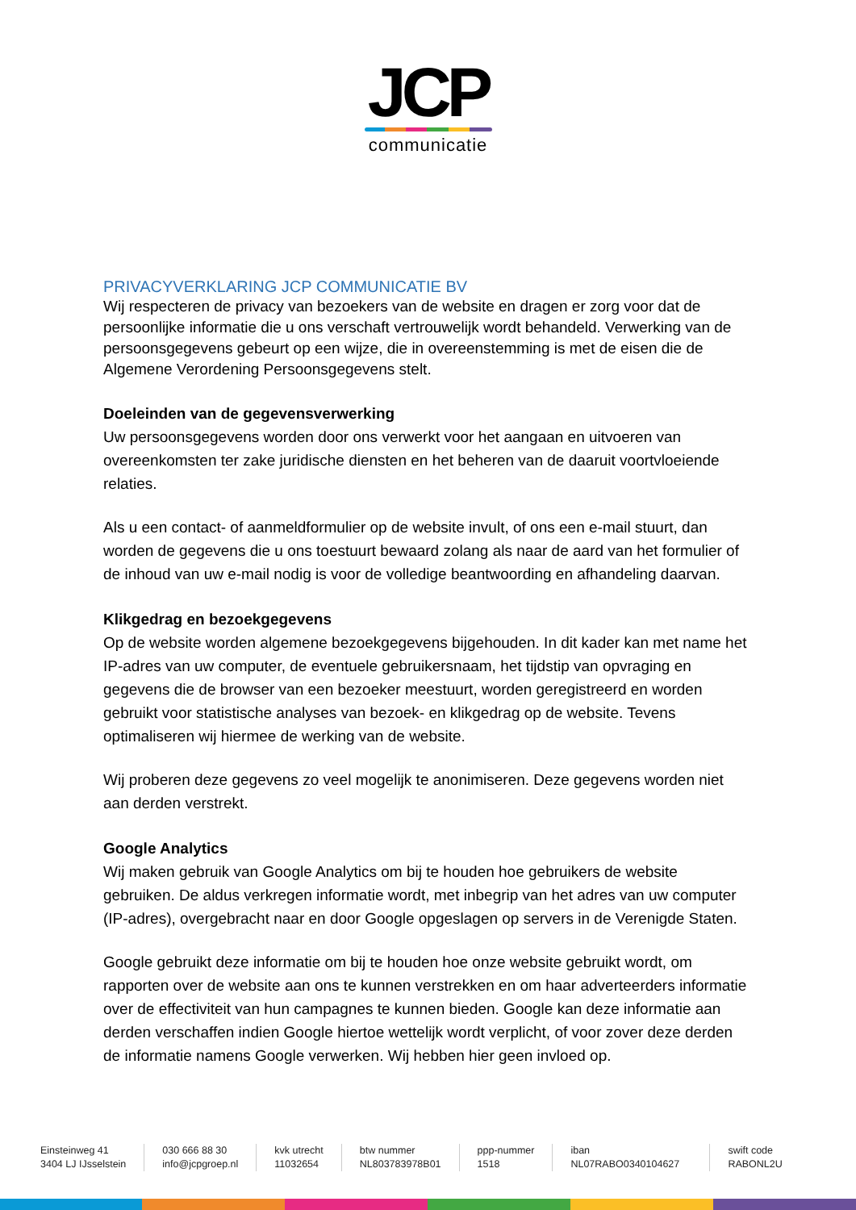JCP
communicatie
PRIVACYVERKLARING JCP COMMUNICATIE BV
Wij respecteren de privacy van bezoekers van de website en dragen er zorg voor dat de persoonlijke informatie die u ons verschaft vertrouwelijk wordt behandeld. Verwerking van de persoonsgegevens gebeurt op een wijze, die in overeenstemming is met de eisen die de Algemene Verordening Persoonsgegevens stelt.
Doeleinden van de gegevensverwerking
Uw persoonsgegevens worden door ons verwerkt voor het aangaan en uitvoeren van overeenkomsten ter zake juridische diensten en het beheren van de daaruit voortvloeiende relaties.
Als u een contact- of aanmeldformulier op de website invult, of ons een e-mail stuurt, dan worden de gegevens die u ons toestuurt bewaard zolang als naar de aard van het formulier of de inhoud van uw e-mail nodig is voor de volledige beantwoording en afhandeling daarvan.
Klikgedrag en bezoekgegevens
Op de website worden algemene bezoekgegevens bijgehouden. In dit kader kan met name het IP-adres van uw computer, de eventuele gebruikersnaam, het tijdstip van opvraging en gegevens die de browser van een bezoeker meestuurt, worden geregistreerd en worden gebruikt voor statistische analyses van bezoek- en klikgedrag op de website. Tevens optimaliseren wij hiermee de werking van de website.
Wij proberen deze gegevens zo veel mogelijk te anonimiseren. Deze gegevens worden niet aan derden verstrekt.
Google Analytics
Wij maken gebruik van Google Analytics om bij te houden hoe gebruikers de website gebruiken. De aldus verkregen informatie wordt, met inbegrip van het adres van uw computer (IP-adres), overgebracht naar en door Google opgeslagen op servers in de Verenigde Staten.
Google gebruikt deze informatie om bij te houden hoe onze website gebruikt wordt, om rapporten over de website aan ons te kunnen verstrekken en om haar adverteerders informatie over de effectiviteit van hun campagnes te kunnen bieden. Google kan deze informatie aan derden verschaffen indien Google hiertoe wettelijk wordt verplicht, of voor zover deze derden de informatie namens Google verwerken. Wij hebben hier geen invloed op.
Einsteinweg 41
3404 LJ IJsselstein
030 666 88 30
info@jcpgroep.nl
kvk utrecht
11032654
btw nummer
NL803783978B01
ppp-nummer
1518
iban
NL07RABO0340104627
swift code
RABONL2U